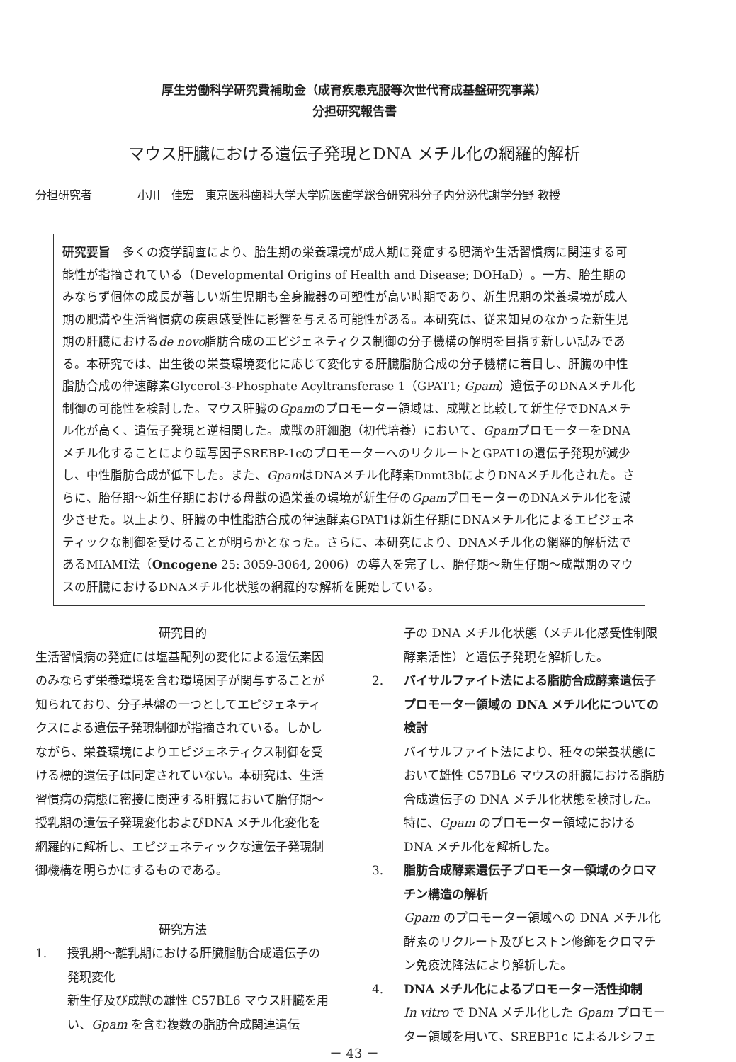厚生労働科学研究費補助金（成育疾患克服等次世代育成基盤研究事業）
分担研究報告書
マウス肝臓における遺伝子発現とDNA メチル化の網羅的解析
分担研究者　　　　小川　佳宏　東京医科歯科大学大学院医歯学総合研究科分子内分泌代謝学分野 教授
研究要旨　多くの疫学調査により、胎生期の栄養環境が成人期に発症する肥満や生活習慣病に関連する可能性が指摘されている（Developmental Origins of Health and Disease; DOHaD）。一方、胎生期のみならず個体の成長が著しい新生児期も全身臓器の可塑性が高い時期であり、新生児期の栄養環境が成人期の肥満や生活習慣病の疾患感受性に影響を与える可能性がある。本研究は、従来知見のなかった新生児期の肝臓におけるde novo脂肪合成のエピジェネティクス制御の分子機構の解明を目指す新しい試みである。本研究では、出生後の栄養環境変化に応じて変化する肝臓脂肪合成の分子機構に着目し、肝臓の中性脂肪合成の律速酵素Glycerol-3-Phosphate Acyltransferase 1（GPAT1; Gpam）遺伝子のDNAメチル化制御の可能性を検討した。マウス肝臓のGpamのプロモーター領域は、成獣と比較して新生仔でDNAメチル化が高く、遺伝子発現と逆相関した。成獣の肝細胞（初代培養）において、GpamプロモーターをDNAメチル化することにより転写因子SREBP-1cのプロモーターへのリクルートとGPAT1の遺伝子発現が減少し、中性脂肪合成が低下した。また、GpamはDNAメチル化酵素Dnmt3bによりDNAメチル化された。さらに、胎仔期～新生仔期における母獣の過栄養の環境が新生仔のGpamプロモーターのDNAメチル化を減少させた。以上より、肝臓の中性脂肪合成の律速酵素GPAT1は新生仔期にDNAメチル化によるエピジェネティックな制御を受けることが明らかとなった。さらに、本研究により、DNAメチル化の網羅的解析法であるMIAMI法（Oncogene 25: 3059-3064, 2006）の導入を完了し、胎仔期～新生仔期～成獣期のマウスの肝臓におけるDNAメチル化状態の網羅的な解析を開始している。
研究目的
生活習慣病の発症には塩基配列の変化による遺伝素因のみならず栄養環境を含む環境因子が関与することが知られており、分子基盤の一つとしてエピジェネティクスによる遺伝子発現制御が指摘されている。しかしながら、栄養環境によりエピジェネティクス制御を受ける標的遺伝子は同定されていない。本研究は、生活習慣病の病態に密接に関連する肝臓において胎仔期～授乳期の遺伝子発現変化およびDNA メチル化変化を網羅的に解析し、エピジェネティックな遺伝子発現制御機構を明らかにするものである。
研究方法
1. 授乳期～離乳期における肝臓脂肪合成遺伝子の発現変化
新生仔及び成獣の雄性 C57BL6 マウス肝臓を用い、Gpam を含む複数の脂肪合成関連遺伝
子の DNA メチル化状態（メチル化感受性制限酵素活性）と遺伝子発現を解析した。
2. バイサルファイト法による脂肪合成酵素遺伝子プロモーター領域の DNA メチル化についての検討
バイサルファイト法により、種々の栄養状態において雄性 C57BL6 マウスの肝臓における脂肪合成遺伝子の DNA メチル化状態を検討した。特に、Gpam のプロモーター領域における DNA メチル化を解析した。
3. 脂肪合成酵素遺伝子プロモーター領域のクロマチン構造の解析
Gpam のプロモーター領域への DNA メチル化酵素のリクルート及びヒストン修飾をクロマチン免疫沈降法により解析した。
4. DNA メチル化によるプロモーター活性抑制
In vitro で DNA メチル化した Gpam プロモーター領域を用いて、SREBP1c によるルシフェ
－ 43 －